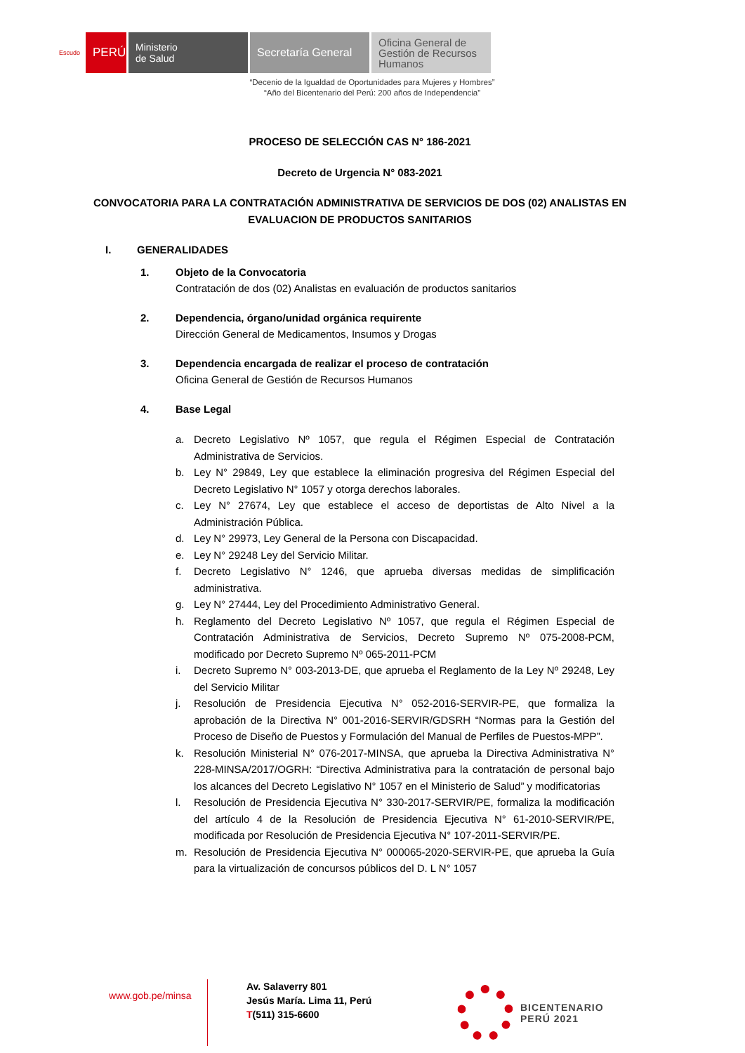Escudo
PERÚ
Ministerio
de Salud
Secretaría General
Oficina General de Gestión de Recursos Humanos
“Decenio de la Igualdad de Oportunidades para Mujeres y Hombres”
“Año del Bicentenario del Perú: 200 años de Independencia”
PROCESO DE SELECCIÓN CAS N° 186-2021
Decreto de Urgencia N° 083-2021
CONVOCATORIA PARA LA CONTRATACIÓN ADMINISTRATIVA DE SERVICIOS DE DOS (02) ANALISTAS EN EVALUACION DE PRODUCTOS SANITARIOS
I. GENERALIDADES
1. Objeto de la Convocatoria
Contratación de dos (02) Analistas en evaluación de productos sanitarios
2. Dependencia, órgano/unidad orgánica requirente
Dirección General de Medicamentos, Insumos y Drogas
3. Dependencia encargada de realizar el proceso de contratación
Oficina General de Gestión de Recursos Humanos
4. Base Legal
a. Decreto Legislativo Nº 1057, que regula el Régimen Especial de Contratación Administrativa de Servicios.
b. Ley N° 29849, Ley que establece la eliminación progresiva del Régimen Especial del Decreto Legislativo N° 1057 y otorga derechos laborales.
c. Ley N° 27674, Ley que establece el acceso de deportistas de Alto Nivel a la Administración Pública.
d. Ley N° 29973, Ley General de la Persona con Discapacidad.
e. Ley N° 29248 Ley del Servicio Militar.
f. Decreto Legislativo N° 1246, que aprueba diversas medidas de simplificación administrativa.
g. Ley N° 27444, Ley del Procedimiento Administrativo General.
h. Reglamento del Decreto Legislativo Nº 1057, que regula el Régimen Especial de Contratación Administrativa de Servicios, Decreto Supremo Nº 075-2008-PCM, modificado por Decreto Supremo Nº 065-2011-PCM
i. Decreto Supremo N° 003-2013-DE, que aprueba el Reglamento de la Ley Nº 29248, Ley del Servicio Militar
j. Resolución de Presidencia Ejecutiva N° 052-2016-SERVIR-PE, que formaliza la aprobación de la Directiva N° 001-2016-SERVIR/GDSRH “Normas para la Gestión del Proceso de Diseño de Puestos y Formulación del Manual de Perfiles de Puestos-MPP”.
k. Resolución Ministerial N° 076-2017-MINSA, que aprueba la Directiva Administrativa N° 228-MINSA/2017/OGRH: “Directiva Administrativa para la contratación de personal bajo los alcances del Decreto Legislativo N° 1057 en el Ministerio de Salud” y modificatorias
l. Resolución de Presidencia Ejecutiva N° 330-2017-SERVIR/PE, formaliza la modificación del artículo 4 de la Resolución de Presidencia Ejecutiva N° 61-2010-SERVIR/PE, modificada por Resolución de Presidencia Ejecutiva N° 107-2011-SERVIR/PE.
m. Resolución de Presidencia Ejecutiva N° 000065-2020-SERVIR-PE, que aprueba la Guía para la virtualización de concursos públicos del D. L N° 1057
www.gob.pe/minsa
Av. Salaverry 801
Jesús María. Lima 11, Perú
T(511) 315-6600
BICENTENARIO
PERÚ 2021